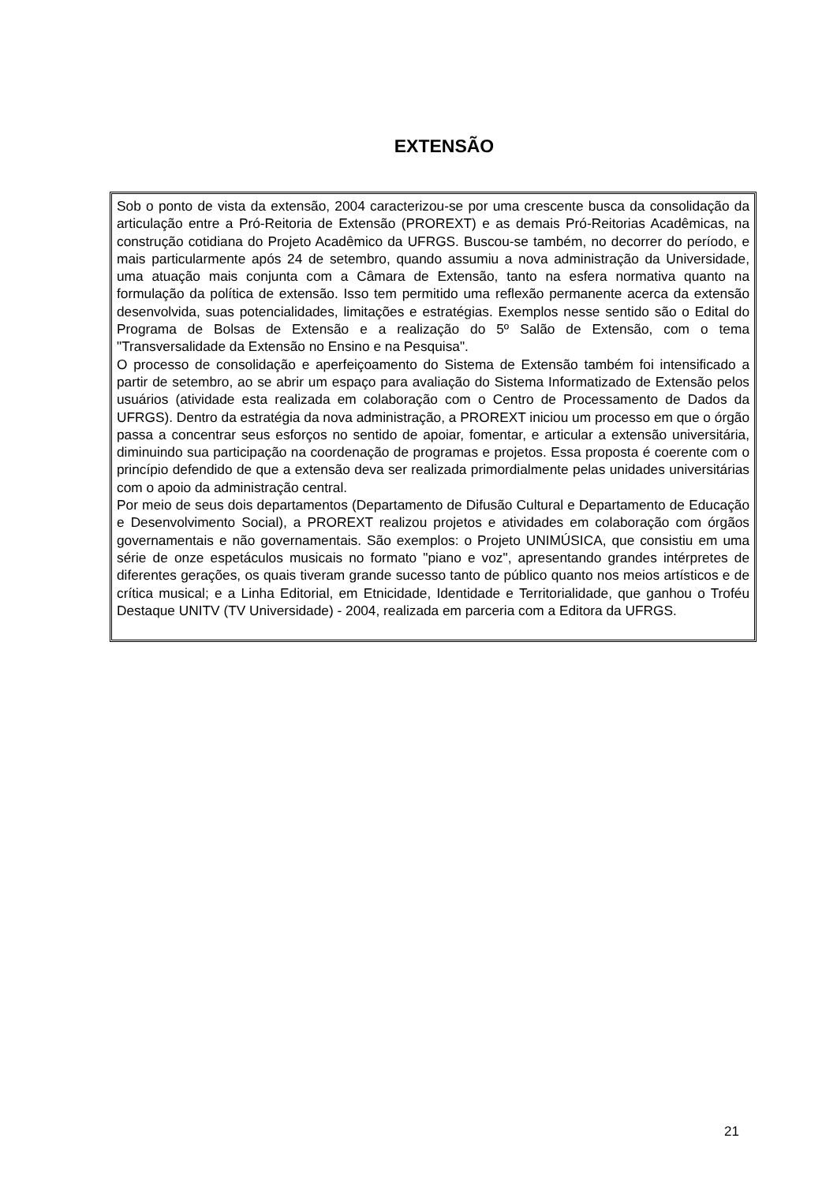EXTENSÃO
Sob o ponto de vista da extensão, 2004 caracterizou-se por uma crescente busca da consolidação da articulação entre a Pró-Reitoria de Extensão (PROREXT) e as demais Pró-Reitorias Acadêmicas, na construção cotidiana do Projeto Acadêmico da UFRGS. Buscou-se também, no decorrer do período, e mais particularmente após 24 de setembro, quando assumiu a nova administração da Universidade, uma atuação mais conjunta com a Câmara de Extensão, tanto na esfera normativa quanto na formulação da política de extensão. Isso tem permitido uma reflexão permanente acerca da extensão desenvolvida, suas potencialidades, limitações e estratégias. Exemplos nesse sentido são o Edital do Programa de Bolsas de Extensão e a realização do 5º Salão de Extensão, com o tema "Transversalidade da Extensão no Ensino e na Pesquisa".
O processo de consolidação e aperfeiçoamento do Sistema de Extensão também foi intensificado a partir de setembro, ao se abrir um espaço para avaliação do Sistema Informatizado de Extensão pelos usuários (atividade esta realizada em colaboração com o Centro de Processamento de Dados da UFRGS). Dentro da estratégia da nova administração, a PROREXT iniciou um processo em que o órgão passa a concentrar seus esforços no sentido de apoiar, fomentar, e articular a extensão universitária, diminuindo sua participação na coordenação de programas e projetos. Essa proposta é coerente com o princípio defendido de que a extensão deva ser realizada primordialmente pelas unidades universitárias com o apoio da administração central.
Por meio de seus dois departamentos (Departamento de Difusão Cultural e Departamento de Educação e Desenvolvimento Social), a PROREXT realizou projetos e atividades em colaboração com órgãos governamentais e não governamentais. São exemplos: o Projeto UNIMÚSICA, que consistiu em uma série de onze espetáculos musicais no formato "piano e voz", apresentando grandes intérpretes de diferentes gerações, os quais tiveram grande sucesso tanto de público quanto nos meios artísticos e de crítica musical; e a Linha Editorial, em Etnicidade, Identidade e Territorialidade, que ganhou o Troféu Destaque UNITV (TV Universidade) - 2004, realizada em parceria com a Editora da UFRGS.
21